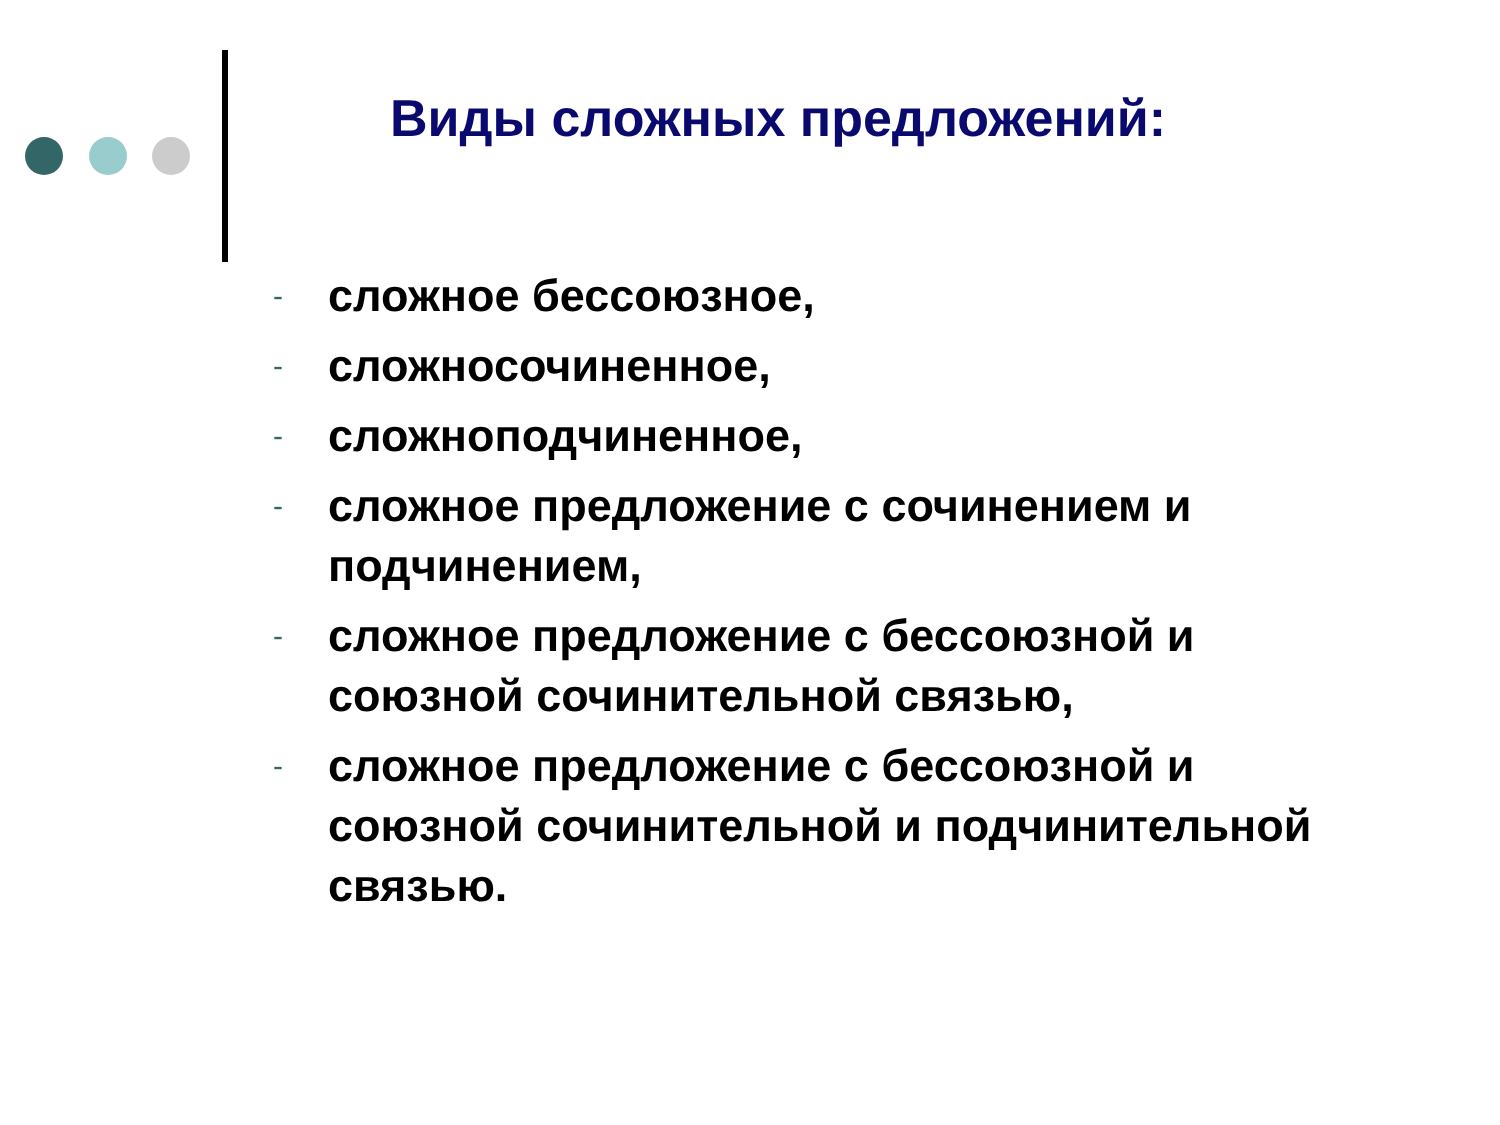Виды сложных предложений:
- сложное бессоюзное,
- сложносочиненное,
- сложноподчиненное,
- сложное предложение с сочинением и подчинением,
- сложное предложение с бессоюзной и союзной сочинительной связью,
- сложное предложение с бессоюзной и союзной сочинительной и подчинительной связью.